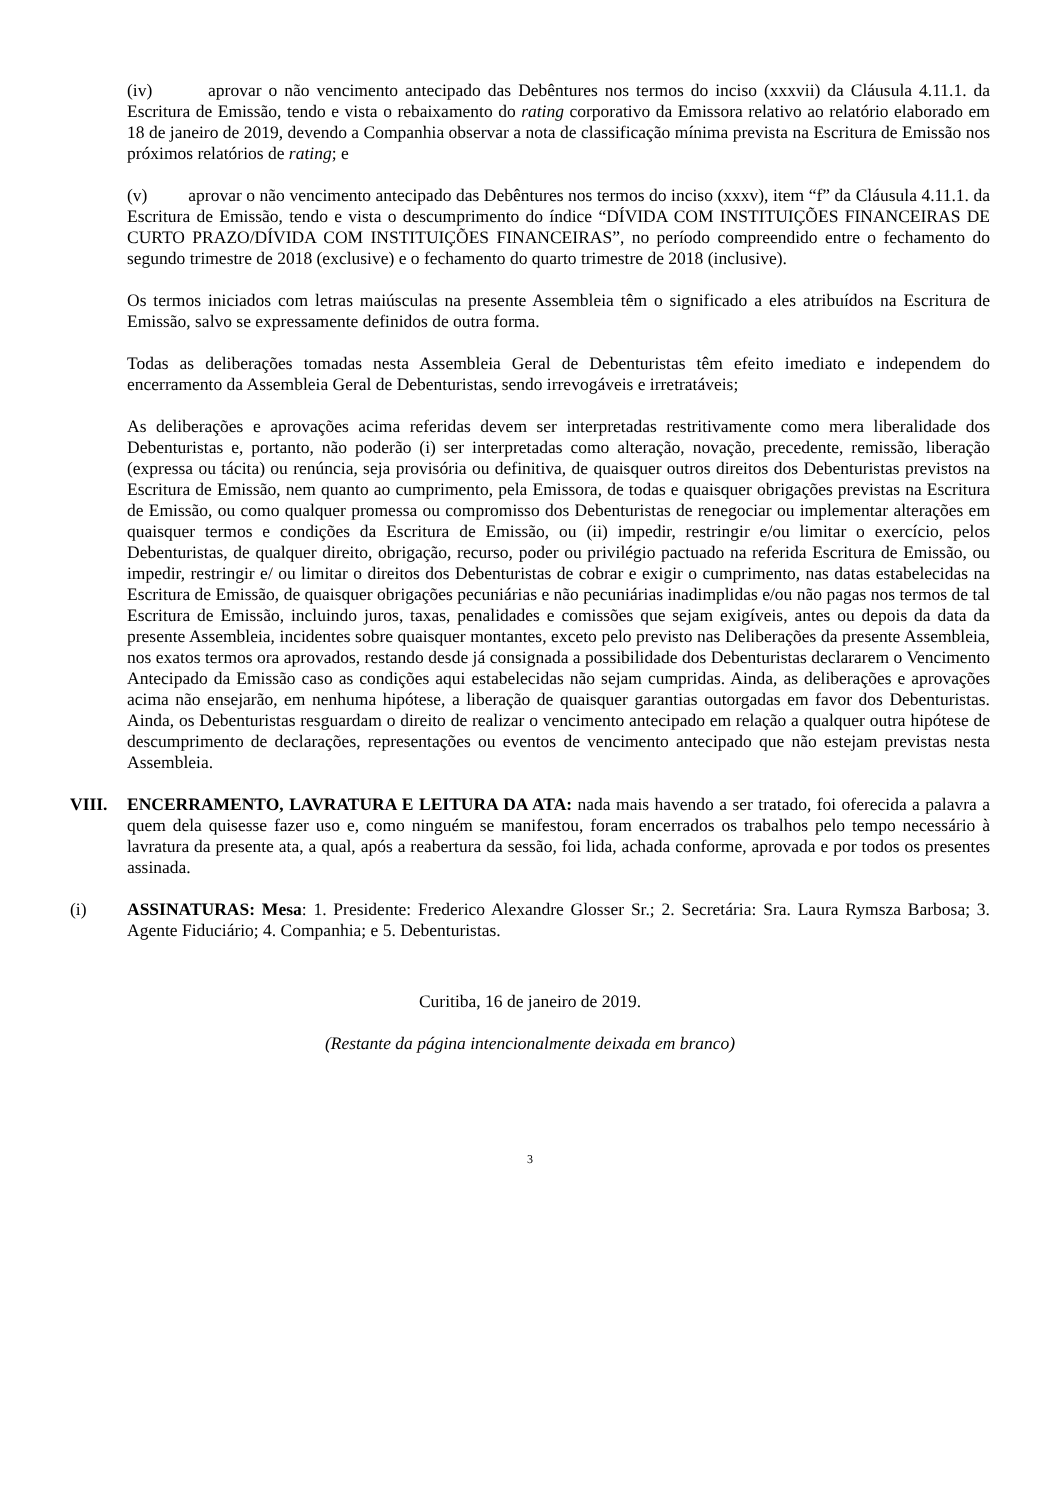(iv) aprovar o não vencimento antecipado das Debêntures nos termos do inciso (xxxvii) da Cláusula 4.11.1. da Escritura de Emissão, tendo e vista o rebaixamento do rating corporativo da Emissora relativo ao relatório elaborado em 18 de janeiro de 2019, devendo a Companhia observar a nota de classificação mínima prevista na Escritura de Emissão nos próximos relatórios de rating; e
(v) aprovar o não vencimento antecipado das Debêntures nos termos do inciso (xxxv), item “f” da Cláusula 4.11.1. da Escritura de Emissão, tendo e vista o descumprimento do índice “DÍVIDA COM INSTITUIÇÕES FINANCEIRAS DE CURTO PRAZO/DÍVIDA COM INSTITUIÇÕES FINANCEIRAS”, no período compreendido entre o fechamento do segundo trimestre de 2018 (exclusive) e o fechamento do quarto trimestre de 2018 (inclusive).
Os termos iniciados com letras maiúsculas na presente Assembleia têm o significado a eles atribuídos na Escritura de Emissão, salvo se expressamente definidos de outra forma.
Todas as deliberações tomadas nesta Assembleia Geral de Debenturistas têm efeito imediato e independem do encerramento da Assembleia Geral de Debenturistas, sendo irrevogáveis e irretratáveis;
As deliberações e aprovações acima referidas devem ser interpretadas restritivamente como mera liberalidade dos Debenturistas e, portanto, não poderão (i) ser interpretadas como alteração, novação, precedente, remissão, liberação (expressa ou tácita) ou renúncia, seja provisória ou definitiva, de quaisquer outros direitos dos Debenturistas previstos na Escritura de Emissão, nem quanto ao cumprimento, pela Emissora, de todas e quaisquer obrigações previstas na Escritura de Emissão, ou como qualquer promessa ou compromisso dos Debenturistas de renegociar ou implementar alterações em quaisquer termos e condições da Escritura de Emissão, ou (ii) impedir, restringir e/ou limitar o exercício, pelos Debenturistas, de qualquer direito, obrigação, recurso, poder ou privilégio pactuado na referida Escritura de Emissão, ou impedir, restringir e/ ou limitar o direitos dos Debenturistas de cobrar e exigir o cumprimento, nas datas estabelecidas na Escritura de Emissão, de quaisquer obrigações pecuniárias e não pecuniárias inadimplidas e/ou não pagas nos termos de tal Escritura de Emissão, incluindo juros, taxas, penalidades e comissões que sejam exigíveis, antes ou depois da data da presente Assembleia, incidentes sobre quaisquer montantes, exceto pelo previsto nas Deliberações da presente Assembleia, nos exatos termos ora aprovados, restando desde já consignada a possibilidade dos Debenturistas declararem o Vencimento Antecipado da Emissão caso as condições aqui estabelecidas não sejam cumpridas. Ainda, as deliberações e aprovações acima não ensejarão, em nenhuma hipótese, a liberação de quaisquer garantias outorgadas em favor dos Debenturistas. Ainda, os Debenturistas resguardam o direito de realizar o vencimento antecipado em relação a qualquer outra hipótese de descumprimento de declarações, representações ou eventos de vencimento antecipado que não estejam previstas nesta Assembleia.
VIII. ENCERRAMENTO, LAVRATURA E LEITURA DA ATA: nada mais havendo a ser tratado, foi oferecida a palavra a quem dela quisesse fazer uso e, como ninguém se manifestou, foram encerrados os trabalhos pelo tempo necessário à lavratura da presente ata, a qual, após a reabertura da sessão, foi lida, achada conforme, aprovada e por todos os presentes assinada.
(i) ASSINATURAS: Mesa: 1. Presidente: Frederico Alexandre Glosser Sr.; 2. Secretária: Sra. Laura Rymsza Barbosa; 3. Agente Fiduciário; 4. Companhia; e 5. Debenturistas.
Curitiba, 16 de janeiro de 2019.
(Restante da página intencionalmente deixada em branco)
3